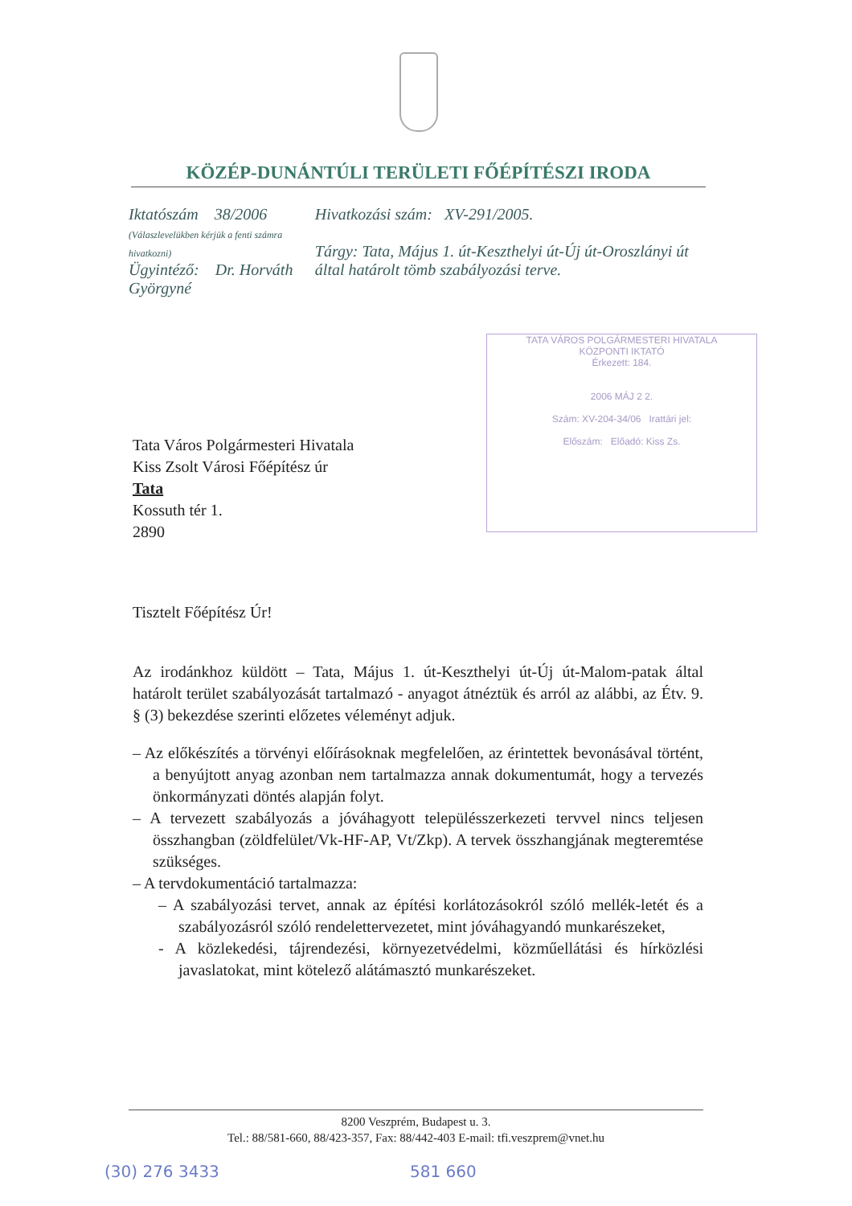KÖZÉP-DUNÁNTÚLI TERÜLETI FŐÉPÍTÉSZI IRODA
Iktatószám 38/2006
(Válaszlevelükben kérjük a fenti számra hivatkozni)
Ügyintéző: Dr. Horváth Györgyné
Hivatkozási szám: XV-291/2005.
Tárgy: Tata, Május 1. út-Keszthelyi út-Új út-Oroszlányi út által határolt tömb szabályozási terve.
TATA VÁROS POLGÁRMESTERI HIVATALA
KÖZPONTI IKTATÓ
Érkezett: 184.
2006 MÁJ 2 2.
Szám: XV-204-34/06 Irattári jel:
Előszám: Előadó: Kiss Zs.
Tata Város Polgármesteri Hivatala
Kiss Zsolt Városi Főépítész úr
Tata
Kossuth tér 1.
2890
Tisztelt Főépítész Úr!
Az irodánkhoz küldött – Tata, Május 1. út-Keszthelyi út-Új út-Malom-patak által határolt terület szabályozását tartalmazó - anyagot átnéztük és arról az alábbi, az Étv. 9. § (3) bekezdése szerinti előzetes véleményt adjuk.
– Az előkészítés a törvényi előírásoknak megfelelően, az érintettek bevonásával történt, a benyújtott anyag azonban nem tartalmazza annak dokumentumát, hogy a tervezés önkormányzati döntés alapján folyt.
– A tervezett szabályozás a jóváhagyott településszerkezeti tervvel nincs teljesen összhangban (zöldfelület/Vk-HF-AP, Vt/Zkp). A tervek összhangjának megteremtése szükséges.
– A tervdokumentáció tartalmazza:
– A szabályozási tervet, annak az építési korlátozásokról szóló mellék-letét és a szabályozásról szóló rendelettervezetet, mint jóváhagyandó munkarészeket,
- A közlekedési, tájrendezési, környezetvédelmi, közműellátási és hírközlési javaslatokat, mint kötelező alátámasztó munkarészeket.
8200 Veszprém, Budapest u. 3.
Tel.: 88/581-660, 88/423-357, Fax: 88/442-403 E-mail: tfi.veszprem@vnet.hu
(30) 276 3433 581 660